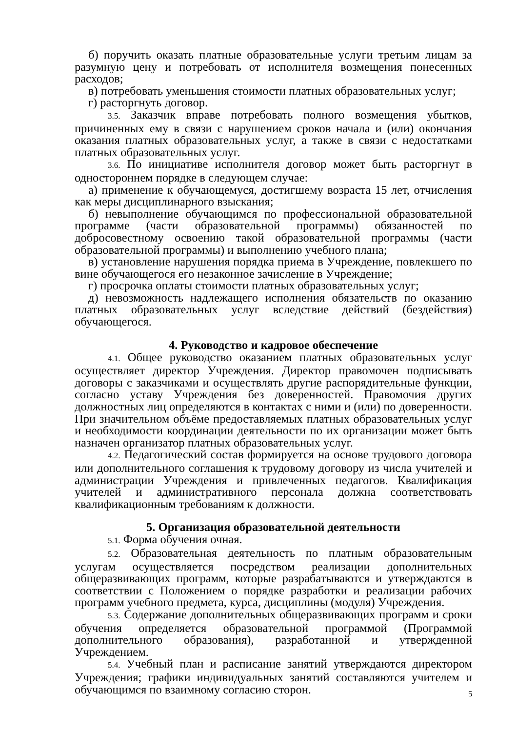б) поручить оказать платные образовательные услуги третьим лицам за разумную цену и потребовать от исполнителя возмещения понесенных расходов;
в) потребовать уменьшения стоимости платных образовательных услуг;
г) расторгнуть договор.
3.5. Заказчик вправе потребовать полного возмещения убытков, причиненных ему в связи с нарушением сроков начала и (или) окончания оказания платных образовательных услуг, а также в связи с недостатками платных образовательных услуг.
3.6. По инициативе исполнителя договор может быть расторгнут в одностороннем порядке в следующем случае:
а) применение к обучающемуся, достигшему возраста 15 лет, отчисления как меры дисциплинарного взыскания;
б) невыполнение обучающимся по профессиональной образовательной программе (части образовательной программы) обязанностей по добросовестному освоению такой образовательной программы (части образовательной программы) и выполнению учебного плана;
в) установление нарушения порядка приема в Учреждение, повлекшего по вине обучающегося его незаконное зачисление в Учреждение;
г) просрочка оплаты стоимости платных образовательных услуг;
д) невозможность надлежащего исполнения обязательств по оказанию платных образовательных услуг вследствие действий (бездействия) обучающегося.
4. Руководство и кадровое обеспечение
4.1. Общее руководство оказанием платных образовательных услуг осуществляет директор Учреждения. Директор правомочен подписывать договоры с заказчиками и осуществлять другие распорядительные функции, согласно уставу Учреждения без доверенностей. Правомочия других должностных лиц определяются в контактах с ними и (или) по доверенности. При значительном объёме предоставляемых платных образовательных услуг и необходимости координации деятельности по их организации может быть назначен организатор платных образовательных услуг.
4.2. Педагогический состав формируется на основе трудового договора или дополнительного соглашения к трудовому договору из числа учителей и администрации Учреждения и привлеченных педагогов. Квалификация учителей и административного персонала должна соответствовать квалификационным требованиям к должности.
5. Организация образовательной деятельности
5.1. Форма обучения очная.
5.2. Образовательная деятельность по платным образовательным услугам осуществляется посредством реализации дополнительных общеразвивающих программ, которые разрабатываются и утверждаются в соответствии с Положением о порядке разработки и реализации рабочих программ учебного предмета, курса, дисциплины (модуля) Учреждения.
5.3. Содержание дополнительных общеразвивающих программ и сроки обучения определяется образовательной программой (Программой дополнительного образования), разработанной и утвержденной Учреждением.
5.4. Учебный план и расписание занятий утверждаются директором Учреждения; графики индивидуальных занятий составляются учителем и обучающимся по взаимному согласию сторон.
5